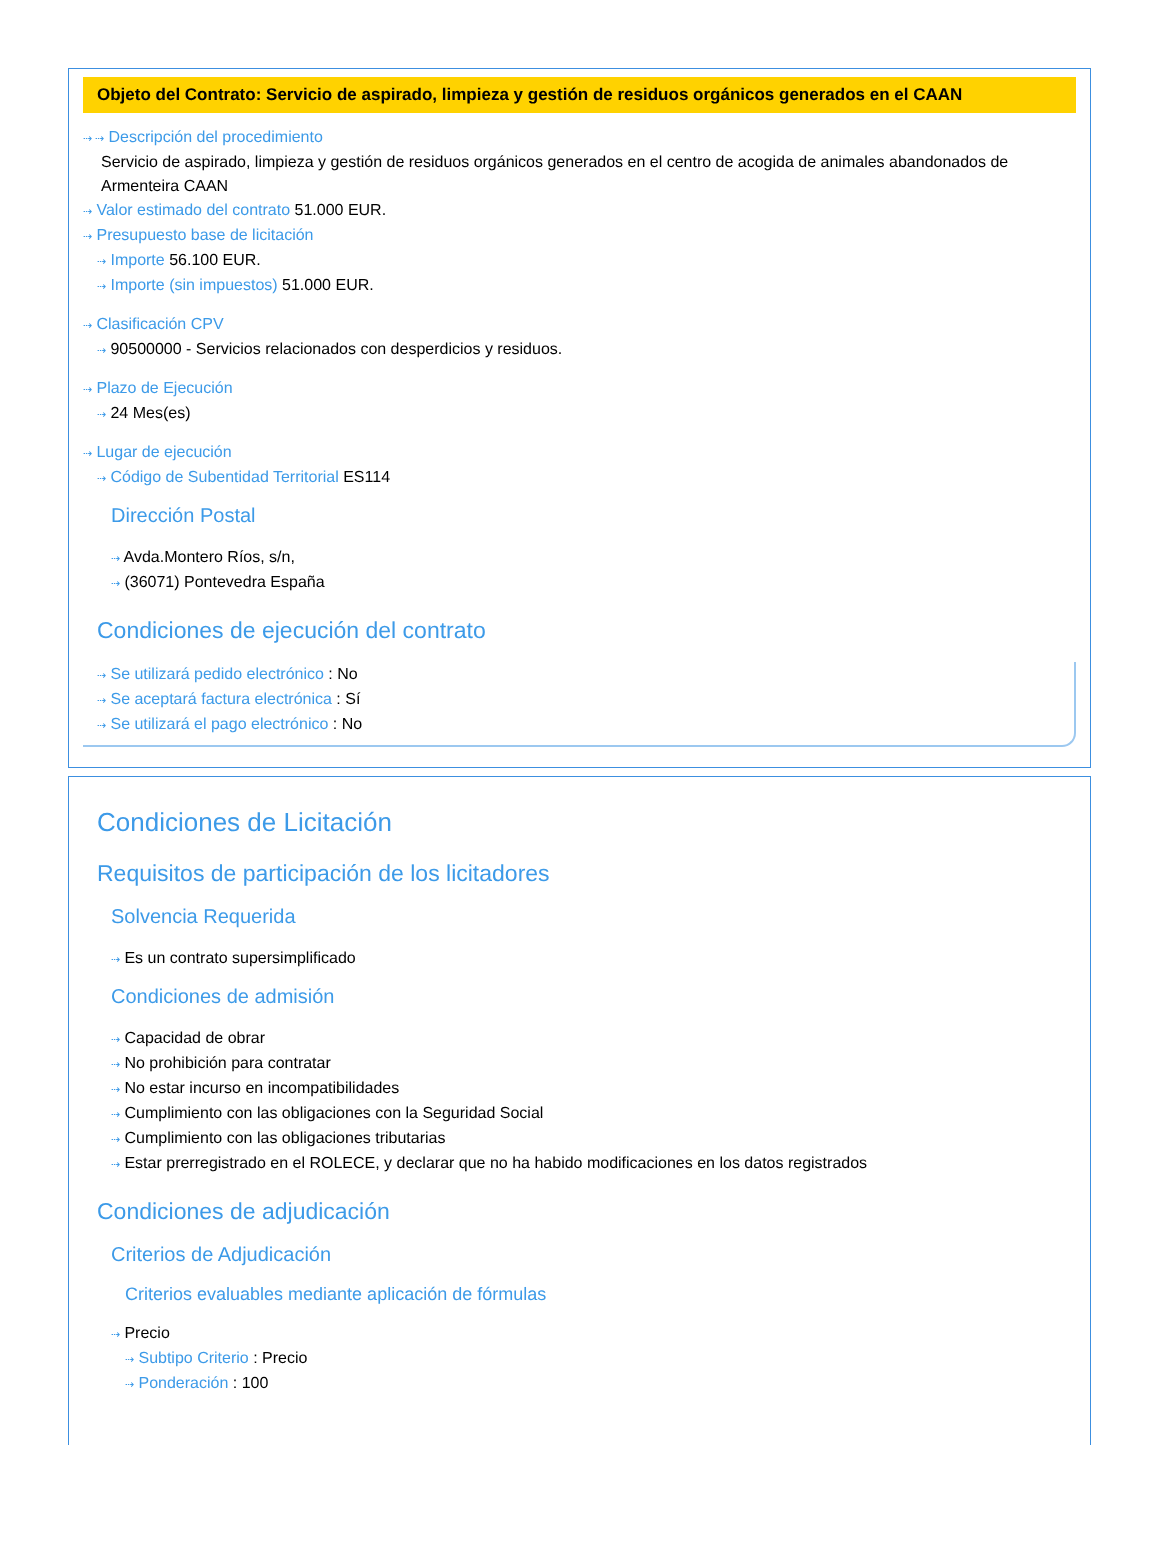Objeto del Contrato: Servicio de aspirado, limpieza y gestión de residuos orgánicos generados en el CAAN
⇢ ⇢ Descripción del procedimiento
Servicio de aspirado, limpieza y gestión de residuos orgánicos generados en el centro de acogida de animales abandonados de Armenteira CAAN
⇢ Valor estimado del contrato 51.000 EUR.
⇢ Presupuesto base de licitación
⇢ Importe 56.100 EUR.
⇢ Importe (sin impuestos) 51.000 EUR.
⇢ Clasificación CPV
⇢ 90500000 - Servicios relacionados con desperdicios y residuos.
⇢ Plazo de Ejecución
⇢ 24 Mes(es)
⇢ Lugar de ejecución
⇢ Código de Subentidad Territorial ES114
Dirección Postal
⇢ Avda.Montero Ríos, s/n,
⇢ (36071) Pontevedra España
Condiciones de ejecución del contrato
⇢ Se utilizará pedido electrónico : No
⇢ Se aceptará factura electrónica : Sí
⇢ Se utilizará el pago electrónico : No
Condiciones de Licitación
Requisitos de participación de los licitadores
Solvencia Requerida
⇢ Es un contrato supersimplificado
Condiciones de admisión
⇢ Capacidad de obrar
⇢ No prohibición para contratar
⇢ No estar incurso en incompatibilidades
⇢ Cumplimiento con las obligaciones con la Seguridad Social
⇢ Cumplimiento con las obligaciones tributarias
⇢ Estar prerregistrado en el ROLECE, y declarar que no ha habido modificaciones en los datos registrados
Condiciones de adjudicación
Criterios de Adjudicación
Criterios evaluables mediante aplicación de fórmulas
⇢ Precio
⇢ Subtipo Criterio : Precio
⇢ Ponderación : 100